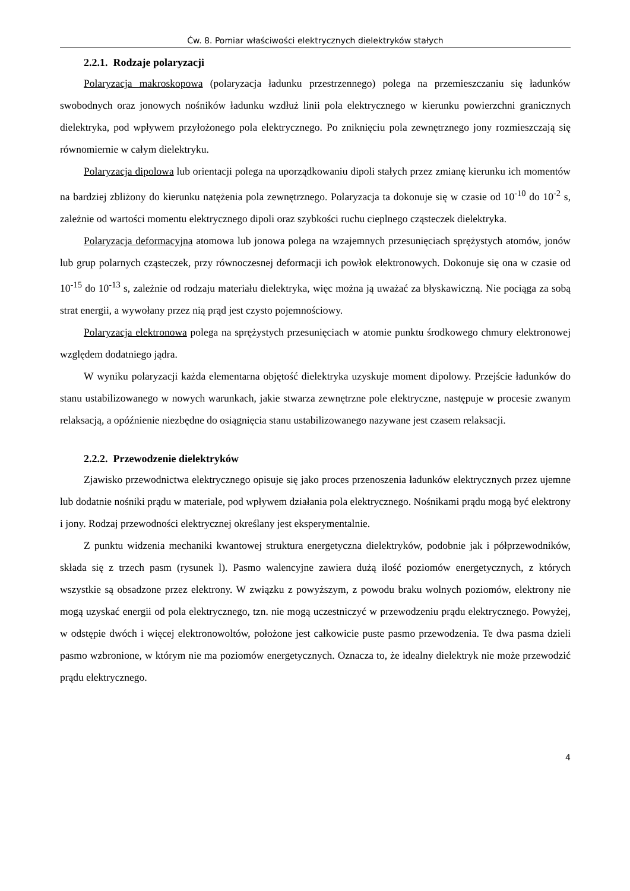Ćw. 8. Pomiar właściwości elektrycznych dielektryków stałych
2.2.1. Rodzaje polaryzacji
Polaryzacja makroskopowa (polaryzacja ładunku przestrzennego) polega na przemieszczaniu się ładunków swobodnych oraz jonowych nośników ładunku wzdłuż linii pola elektrycznego w kierunku powierzchni granicznych dielektryka, pod wpływem przyłożonego pola elektrycznego. Po zniknięciu pola zewnętrznego jony rozmieszczają się równomiernie w całym dielektryku.
Polaryzacja dipolowa lub orientacji polega na uporządkowaniu dipoli stałych przez zmianę kierunku ich momentów na bardziej zbliżony do kierunku natężenia pola zewnętrznego. Polaryzacja ta dokonuje się w czasie od 10<sup>-10</sup> do 10<sup>-2</sup> s, zależnie od wartości momentu elektrycznego dipoli oraz szybkości ruchu cieplnego cząsteczek dielektryka.
Polaryzacja deformacyjna atomowa lub jonowa polega na wzajemnych przesunięciach sprężystych atomów, jonów lub grup polarnych cząsteczek, przy równoczesnej deformacji ich powłok elektronowych. Dokonuje się ona w czasie od 10<sup>-15</sup> do 10<sup>-13</sup> s, zależnie od rodzaju materiału dielektryka, więc można ją uważać za błyskawiczną. Nie pociąga za sobą strat energii, a wywołany przez nią prąd jest czysto pojemnościowy.
Polaryzacja elektronowa polega na sprężystych przesunięciach w atomie punktu środkowego chmury elektronowej względem dodatniego jądra.
W wyniku polaryzacji każda elementarna objętość dielektryka uzyskuje moment dipolowy. Przejście ładunków do stanu ustabilizowanego w nowych warunkach, jakie stwarza zewnętrzne pole elektryczne, następuje w procesie zwanym relaksacją, a opóźnienie niezbędne do osiągnięcia stanu ustabilizowanego nazywane jest czasem relaksacji.
2.2.2. Przewodzenie dielektryków
Zjawisko przewodnictwa elektrycznego opisuje się jako proces przenoszenia ładunków elektrycznych przez ujemne lub dodatnie nośniki prądu w materiale, pod wpływem działania pola elektrycznego. Nośnikami prądu mogą być elektrony i jony. Rodzaj przewodności elektrycznej określany jest eksperymentalnie.
Z punktu widzenia mechaniki kwantowej struktura energetyczna dielektryków, podobnie jak i półprzewodników, składa się z trzech pasm (rysunek l). Pasmo walencyjne zawiera dużą ilość poziomów energetycznych, z których wszystkie są obsadzone przez elektrony. W związku z powyższym, z powodu braku wolnych poziomów, elektrony nie mogą uzyskać energii od pola elektrycznego, tzn. nie mogą uczestniczyć w przewodzeniu prądu elektrycznego. Powyżej, w odstępie dwóch i więcej elektronowoltów, położone jest całkowicie puste pasmo przewodzenia. Te dwa pasma dzieli pasmo wzbronione, w którym nie ma poziomów energetycznych. Oznacza to, że idealny dielektryk nie może przewodzić prądu elektrycznego.
4